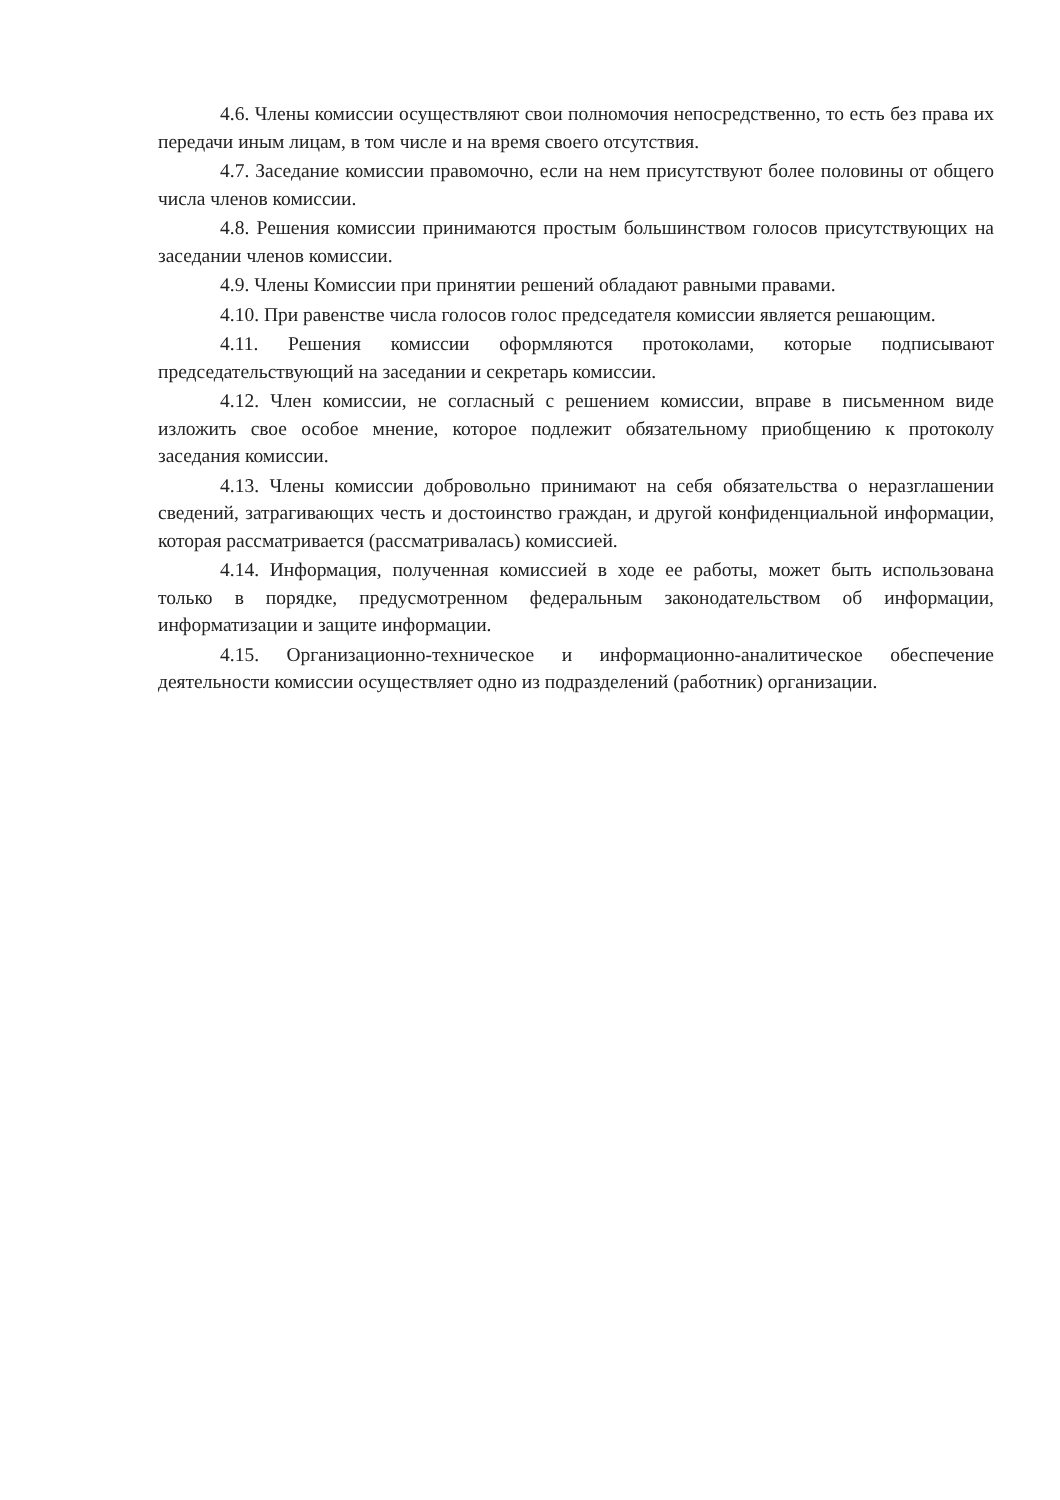4.6. Члены комиссии осуществляют свои полномочия непосредственно, то есть без права их передачи иным лицам, в том числе и на время своего отсутствия.
4.7. Заседание комиссии правомочно, если на нем присутствуют более половины от общего числа членов комиссии.
4.8. Решения комиссии принимаются простым большинством голосов присутствующих на заседании членов комиссии.
4.9. Члены Комиссии при принятии решений обладают равными правами.
4.10. При равенстве числа голосов голос председателя комиссии является решающим.
4.11. Решения комиссии оформляются протоколами, которые подписывают председательствующий на заседании и секретарь комиссии.
4.12. Член комиссии, не согласный с решением комиссии, вправе в письменном виде изложить свое особое мнение, которое подлежит обязательному приобщению к протоколу заседания комиссии.
4.13. Члены комиссии добровольно принимают на себя обязательства о неразглашении сведений, затрагивающих честь и достоинство граждан, и другой конфиденциальной информации, которая рассматривается (рассматривалась) комиссией.
4.14. Информация, полученная комиссией в ходе ее работы, может быть использована только в порядке, предусмотренном федеральным законодательством об информации, информатизации и защите информации.
4.15. Организационно-техническое и информационно-аналитическое обеспечение деятельности комиссии осуществляет одно из подразделений (работник) организации.